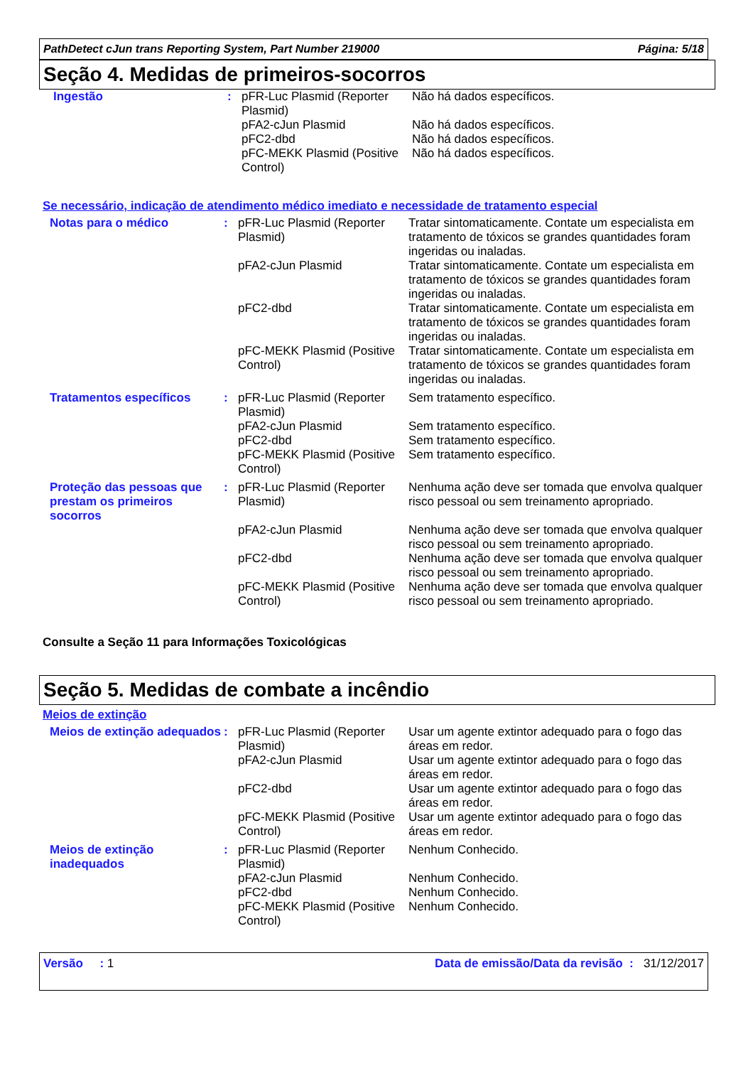PathDetect cJun trans Reporting System, Part Number 219000 Página: 5/18
Seção 4. Medidas de primeiros-socorros
| Ingestão | : | pFR-Luc Plasmid (Reporter Plasmid) | Não há dados específicos. |
| | | pFA2-cJun Plasmid | Não há dados específicos. |
| | | pFC2-dbd | Não há dados específicos. |
| | | pFC-MEKK Plasmid (Positive Control) | Não há dados específicos. |
Se necessário, indicação de atendimento médico imediato e necessidade de tratamento especial
| Notas para o médico | : | pFR-Luc Plasmid (Reporter Plasmid) | Tratar sintomaticamente. Contate um especialista em tratamento de tóxicos se grandes quantidades foram ingeridas ou inaladas. |
| | | pFA2-cJun Plasmid | Tratar sintomaticamente. Contate um especialista em tratamento de tóxicos se grandes quantidades foram ingeridas ou inaladas. |
| | | pFC2-dbd | Tratar sintomaticamente. Contate um especialista em tratamento de tóxicos se grandes quantidades foram ingeridas ou inaladas. |
| | | pFC-MEKK Plasmid (Positive Control) | Tratar sintomaticamente. Contate um especialista em tratamento de tóxicos se grandes quantidades foram ingeridas ou inaladas. |
| Tratamentos específicos | : | pFR-Luc Plasmid (Reporter Plasmid) | Sem tratamento específico. |
| | | pFA2-cJun Plasmid | Sem tratamento específico. |
| | | pFC2-dbd | Sem tratamento específico. |
| | | pFC-MEKK Plasmid (Positive Control) | Sem tratamento específico. |
| Proteção das pessoas que prestam os primeiros socorros | : | pFR-Luc Plasmid (Reporter Plasmid) | Nenhuma ação deve ser tomada que envolva qualquer risco pessoal ou sem treinamento apropriado. |
| | | pFA2-cJun Plasmid | Nenhuma ação deve ser tomada que envolva qualquer risco pessoal ou sem treinamento apropriado. |
| | | pFC2-dbd | Nenhuma ação deve ser tomada que envolva qualquer risco pessoal ou sem treinamento apropriado. |
| | | pFC-MEKK Plasmid (Positive Control) | Nenhuma ação deve ser tomada que envolva qualquer risco pessoal ou sem treinamento apropriado. |
Consulte a Seção 11 para Informações Toxicológicas
Seção 5. Medidas de combate a incêndio
Meios de extinção
| Meios de extinção adequados | : | pFR-Luc Plasmid (Reporter Plasmid) | Usar um agente extintor adequado para o fogo das áreas em redor. |
| | | pFA2-cJun Plasmid | Usar um agente extintor adequado para o fogo das áreas em redor. |
| | | pFC2-dbd | Usar um agente extintor adequado para o fogo das áreas em redor. |
| | | pFC-MEKK Plasmid (Positive Control) | Usar um agente extintor adequado para o fogo das áreas em redor. |
| Meios de extinção inadequados | : | pFR-Luc Plasmid (Reporter Plasmid) | Nenhum Conhecido. |
| | | pFA2-cJun Plasmid | Nenhum Conhecido. |
| | | pFC2-dbd | Nenhum Conhecido. |
| | | pFC-MEKK Plasmid (Positive Control) | Nenhum Conhecido. |
Versão : 1 Data de emissão/Data da revisão : 31/12/2017